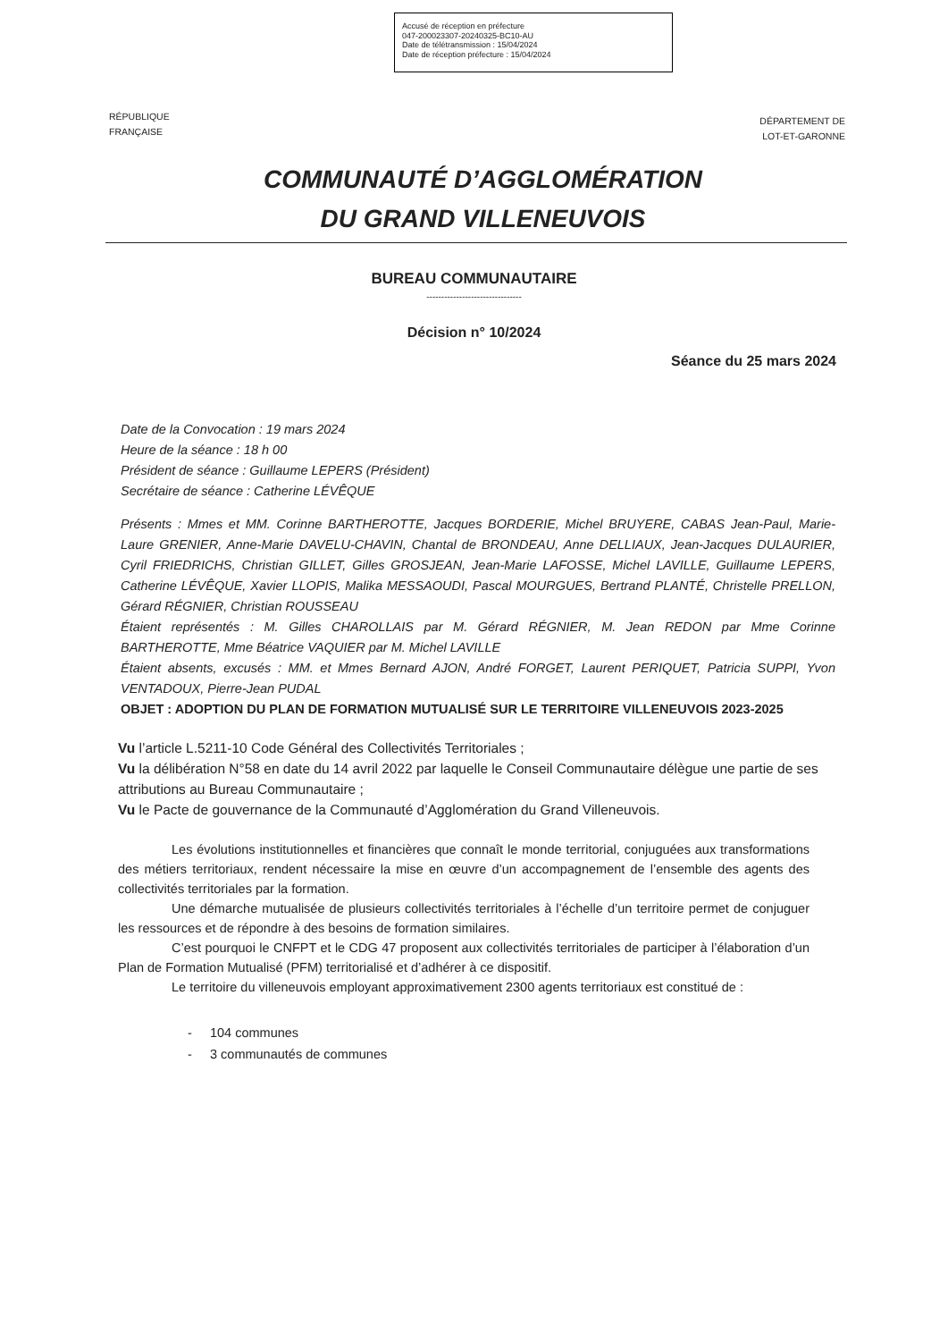Accusé de réception en préfecture
047-200023307-20240325-BC10-AU
Date de télétransmission : 15/04/2024
Date de réception préfecture : 15/04/2024
RÉPUBLIQUE
FRANÇAISE
DÉPARTEMENT DE
LOT-ET-GARONNE
COMMUNAUTÉ D’AGGLOMÉRATION
DU GRAND VILLENEUVOIS
BUREAU COMMUNAUTAIRE
--------------------------------
Décision n° 10/2024
Séance du 25 mars 2024
Date de la Convocation : 19 mars 2024
Heure de la séance : 18 h 00
Président de séance : Guillaume LEPERS (Président)
Secrétaire de séance : Catherine LÉVÊQUE
Présents : Mmes et MM. Corinne BARTHEROTTE, Jacques BORDERIE, Michel BRUYERE, CABAS Jean-Paul, Marie-Laure GRENIER, Anne-Marie DAVELU-CHAVIN, Chantal de BRONDEAU, Anne DELLIAUX, Jean-Jacques DULAURIER, Cyril FRIEDRICHS, Christian GILLET, Gilles GROSJEAN, Jean-Marie LAFOSSE, Michel LAVILLE, Guillaume LEPERS, Catherine LÉVÊQUE, Xavier LLOPIS, Malika MESSAOUDI, Pascal MOURGUES, Bertrand PLANTÉ, Christelle PRELLON, Gérard RÉGNIER, Christian ROUSSEAU
Étaient représentés : M. Gilles CHAROLLAIS par M. Gérard RÉGNIER, M. Jean REDON par Mme Corinne BARTHEROTTE, Mme Béatrice VAQUIER par M. Michel LAVILLE
Étaient absents, excusés : MM. et Mmes Bernard AJON, André FORGET, Laurent PERIQUET, Patricia SUPPI, Yvon VENTADOUX, Pierre-Jean PUDAL
OBJET : ADOPTION DU PLAN DE FORMATION MUTUALISÉ SUR LE TERRITOIRE VILLENEUVOIS 2023-2025
Vu l’article L.5211-10 Code Général des Collectivités Territoriales ;
Vu la délibération N°58 en date du 14 avril 2022 par laquelle le Conseil Communautaire délègue une partie de ses attributions au Bureau Communautaire ;
Vu le Pacte de gouvernance de la Communauté d’Agglomération du Grand Villeneuvois.
Les évolutions institutionnelles et financières que connaît le monde territorial, conjuguées aux transformations des métiers territoriaux, rendent nécessaire la mise en œuvre d’un accompagnement de l’ensemble des agents des collectivités territoriales par la formation.
Une démarche mutualisée de plusieurs collectivités territoriales à l’échelle d’un territoire permet de conjuguer les ressources et de répondre à des besoins de formation similaires.
C’est pourquoi le CNFPT et le CDG 47 proposent aux collectivités territoriales de participer à l’élaboration d’un Plan de Formation Mutualisé (PFM) territorialisé et d’adhérer à ce dispositif.
Le territoire du villeneuvois employant approximativement 2300 agents territoriaux est constitué de :
- 104 communes
- 3 communautés de communes